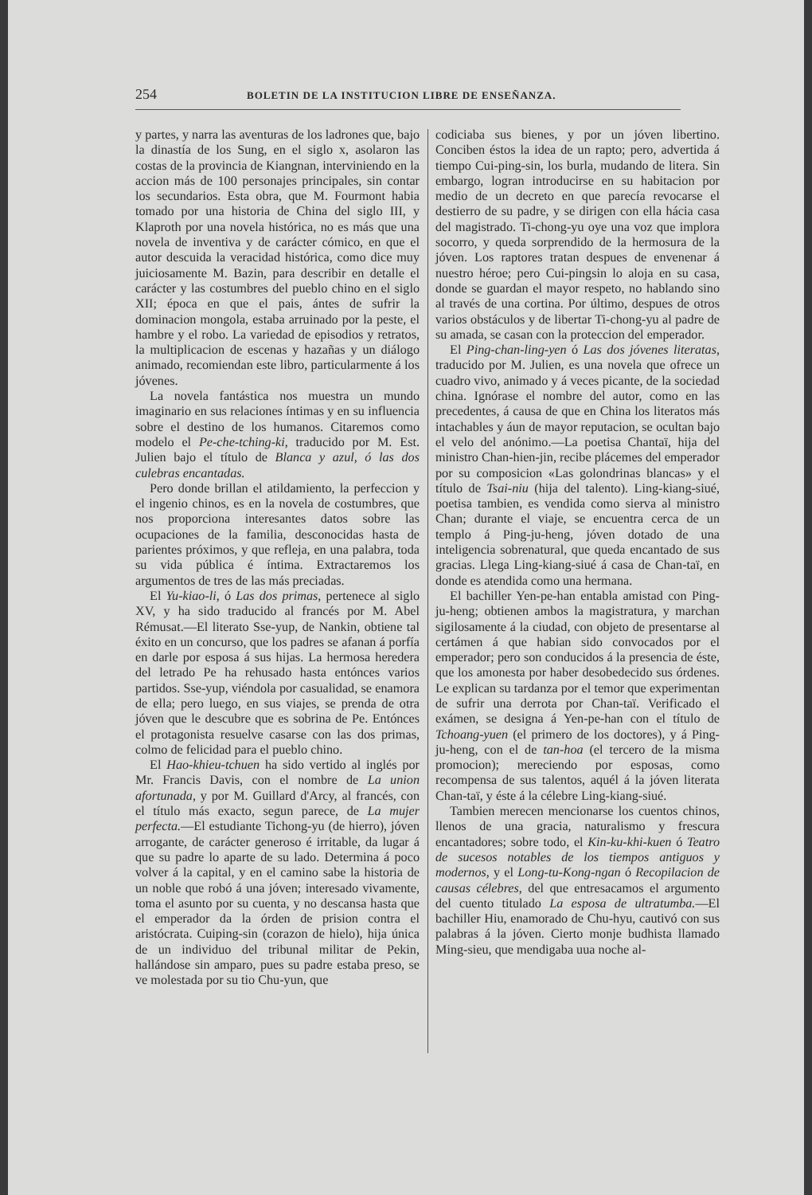254 BOLETIN DE LA INSTITUCION LIBRE DE ENSEÑANZA.
y partes, y narra las aventuras de los ladrones que, bajo la dinastía de los Sung, en el siglo x, asolaron las costas de la provincia de Kiangnan, interviniendo en la accion más de 100 personajes principales, sin contar los secundarios. Esta obra, que M. Fourmont habia tomado por una historia de China del siglo III, y Klaproth por una novela histórica, no es más que una novela de inventiva y de carácter cómico, en que el autor descuida la veracidad histórica, como dice muy juiciosamente M. Bazin, para describir en detalle el carácter y las costumbres del pueblo chino en el siglo XII; época en que el pais, ántes de sufrir la dominacion mongola, estaba arruinado por la peste, el hambre y el robo. La variedad de episodios y retratos, la multiplicacion de escenas y hazañas y un diálogo animado, recomiendan este libro, particularmente á los jóvenes.
La novela fantástica nos muestra un mundo imaginario en sus relaciones íntimas y en su influencia sobre el destino de los humanos. Citaremos como modelo el Pe-che-tching-ki, traducido por M. Est. Julien bajo el título de Blanca y azul, ó las dos culebras encantadas.
Pero donde brillan el atildamiento, la perfeccion y el ingenio chinos, es en la novela de costumbres, que nos proporciona interesantes datos sobre las ocupaciones de la familia, desconocidas hasta de parientes próximos, y que refleja, en una palabra, toda su vida pública é íntima. Extractaremos los argumentos de tres de las más preciadas.
El Yu-kiao-li, ó Las dos primas, pertenece al siglo XV, y ha sido traducido al francés por M. Abel Rémusat.—El literato Sse-yup, de Nankin, obtiene tal éxito en un concurso, que los padres se afanan á porfía en darle por esposa á sus hijas. La hermosa heredera del letrado Pe ha rehusado hasta entónces varios partidos. Sse-yup, viéndola por casualidad, se enamora de ella; pero luego, en sus viajes, se prenda de otra jóven que le descubre que es sobrina de Pe. Entónces el protagonista resuelve casarse con las dos primas, colmo de felicidad para el pueblo chino.
El Hao-khieu-tchuen ha sido vertido al inglés por Mr. Francis Davis, con el nombre de La union afortunada, y por M. Guillard d'Arcy, al francés, con el título más exacto, segun parece, de La mujer perfecta.—El estudiante Tichong-yu (de hierro), jóven arrogante, de carácter generoso é irritable, da lugar á que su padre lo aparte de su lado. Determina á poco volver á la capital, y en el camino sabe la historia de un noble que robó á una jóven; interesado vivamente, toma el asunto por su cuenta, y no descansa hasta que el emperador da la órden de prision contra el aristócrata. Cuiping-sin (corazon de hielo), hija única de un individuo del tribunal militar de Pekin, hallándose sin amparo, pues su padre estaba preso, se ve molestada por su tio Chu-yun, que
codiciaba sus bienes, y por un jóven libertino. Conciben éstos la idea de un rapto; pero, advertida á tiempo Cui-ping-sin, los burla, mudando de litera. Sin embargo, logran introducirse en su habitacion por medio de un decreto en que parecía revocarse el destierro de su padre, y se dirigen con ella hácia casa del magistrado. Ti-chong-yu oye una voz que implora socorro, y queda sorprendido de la hermosura de la jóven. Los raptores tratan despues de envenenar á nuestro héroe; pero Cui-pingsin lo aloja en su casa, donde se guardan el mayor respeto, no hablando sino al través de una cortina. Por último, despues de otros varios obstáculos y de libertar Ti-chong-yu al padre de su amada, se casan con la proteccion del emperador.
El Ping-chan-ling-yen ó Las dos jóvenes literatas, traducido por M. Julien, es una novela que ofrece un cuadro vivo, animado y á veces picante, de la sociedad china. Ignórase el nombre del autor, como en las precedentes, á causa de que en China los literatos más intachables y áun de mayor reputacion, se ocultan bajo el velo del anónimo.—La poetisa Chantaï, hija del ministro Chan-hien-jin, recibe plácemes del emperador por su composicion «Las golondrinas blancas» y el título de Tsai-niu (hija del talento). Ling-kiang-siué, poetisa tambien, es vendida como sierva al ministro Chan; durante el viaje, se encuentra cerca de un templo á Ping-ju-heng, jóven dotado de una inteligencia sobrenatural, que queda encantado de sus gracias. Llega Ling-kiang-siué á casa de Chan-taï, en donde es atendida como una hermana.
El bachiller Yen-pe-han entabla amistad con Ping-ju-heng; obtienen ambos la magistratura, y marchan sigilosamente á la ciudad, con objeto de presentarse al certámen á que habian sido convocados por el emperador; pero son conducidos á la presencia de éste, que los amonesta por haber desobedecido sus órdenes. Le explican su tardanza por el temor que experimentan de sufrir una derrota por Chan-taï. Verificado el exámen, se designa á Yen-pe-han con el título de Tchoang-yuen (el primero de los doctores), y á Ping-ju-heng, con el de tan-hoa (el tercero de la misma promocion); mereciendo por esposas, como recompensa de sus talentos, aquél á la jóven literata Chan-taï, y éste á la célebre Ling-kiang-siué.
Tambien merecen mencionarse los cuentos chinos, llenos de una gracia, naturalismo y frescura encantadores; sobre todo, el Kin-ku-khi-kuen ó Teatro de sucesos notables de los tiempos antiguos y modernos, y el Long-tu-Kong-ngan ó Recopilacion de causas célebres, del que entresacamos el argumento del cuento titulado La esposa de ultratumba.—El bachiller Hiu, enamorado de Chu-hyu, cautivó con sus palabras á la jóven. Cierto monje budhista llamado Ming-sieu, que mendigaba uua noche al-